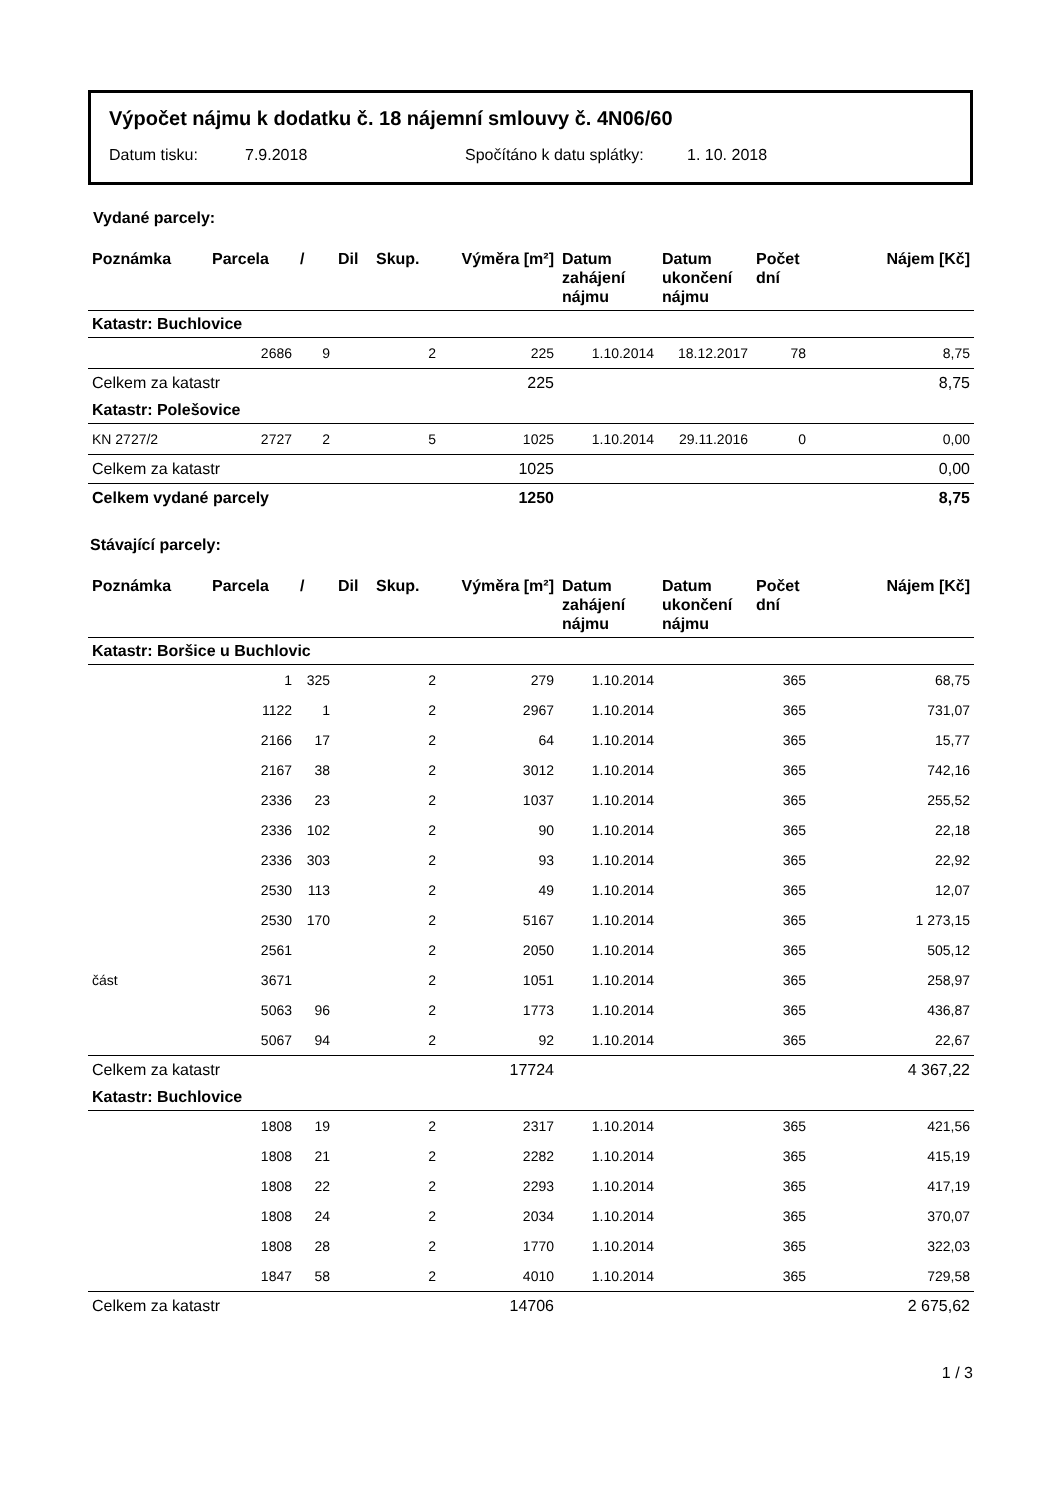Výpočet nájmu k dodatku č. 18 nájemní smlouvy č. 4N06/60
Datum tisku: 7.9.2018 Spočítáno k datu splátky: 1. 10. 2018
Vydané parcely:
| Poznámka | Parcela | / | Dil | Skup. | Výměra [m²] | Datum zahájení nájmu | Datum ukončení nájmu | Počet dní | Nájem [Kč] |
| --- | --- | --- | --- | --- | --- | --- | --- | --- | --- |
| Katastr: Buchlovice | | | | | | | | | |
| | 2686 | 9 | | 2 | 225 | 1.10.2014 | 18.12.2017 | 78 | 8,75 |
| Celkem za katastr | | | | | 225 | | | | 8,75 |
| Katastr: Polešovice | | | | | | | | | |
| KN 2727/2 | 2727 | 2 | | 5 | 1025 | 1.10.2014 | 29.11.2016 | 0 | 0,00 |
| Celkem za katastr | | | | | 1025 | | | | 0,00 |
| Celkem vydané parcely | | | | | 1250 | | | | 8,75 |
Stávající parcely:
| Poznámka | Parcela | / | Dil | Skup. | Výměra [m²] | Datum zahájení nájmu | Datum ukončení nájmu | Počet dní | Nájem [Kč] |
| --- | --- | --- | --- | --- | --- | --- | --- | --- | --- |
| Katastr: Boršice u Buchlovic | | | | | | | | | |
| | 1 | 325 | | 2 | 279 | 1.10.2014 | | 365 | 68,75 |
| | 1122 | 1 | | 2 | 2967 | 1.10.2014 | | 365 | 731,07 |
| | 2166 | 17 | | 2 | 64 | 1.10.2014 | | 365 | 15,77 |
| | 2167 | 38 | | 2 | 3012 | 1.10.2014 | | 365 | 742,16 |
| | 2336 | 23 | | 2 | 1037 | 1.10.2014 | | 365 | 255,52 |
| | 2336 | 102 | | 2 | 90 | 1.10.2014 | | 365 | 22,18 |
| | 2336 | 303 | | 2 | 93 | 1.10.2014 | | 365 | 22,92 |
| | 2530 | 113 | | 2 | 49 | 1.10.2014 | | 365 | 12,07 |
| | 2530 | 170 | | 2 | 5167 | 1.10.2014 | | 365 | 1 273,15 |
| | 2561 | | | 2 | 2050 | 1.10.2014 | | 365 | 505,12 |
| část | 3671 | | | 2 | 1051 | 1.10.2014 | | 365 | 258,97 |
| | 5063 | 96 | | 2 | 1773 | 1.10.2014 | | 365 | 436,87 |
| | 5067 | 94 | | 2 | 92 | 1.10.2014 | | 365 | 22,67 |
| Celkem za katastr | | | | | 17724 | | | | 4 367,22 |
| Katastr: Buchlovice | | | | | | | | | |
| | 1808 | 19 | | 2 | 2317 | 1.10.2014 | | 365 | 421,56 |
| | 1808 | 21 | | 2 | 2282 | 1.10.2014 | | 365 | 415,19 |
| | 1808 | 22 | | 2 | 2293 | 1.10.2014 | | 365 | 417,19 |
| | 1808 | 24 | | 2 | 2034 | 1.10.2014 | | 365 | 370,07 |
| | 1808 | 28 | | 2 | 1770 | 1.10.2014 | | 365 | 322,03 |
| | 1847 | 58 | | 2 | 4010 | 1.10.2014 | | 365 | 729,58 |
| Celkem za katastr | | | | | 14706 | | | | 2 675,62 |
1 / 3